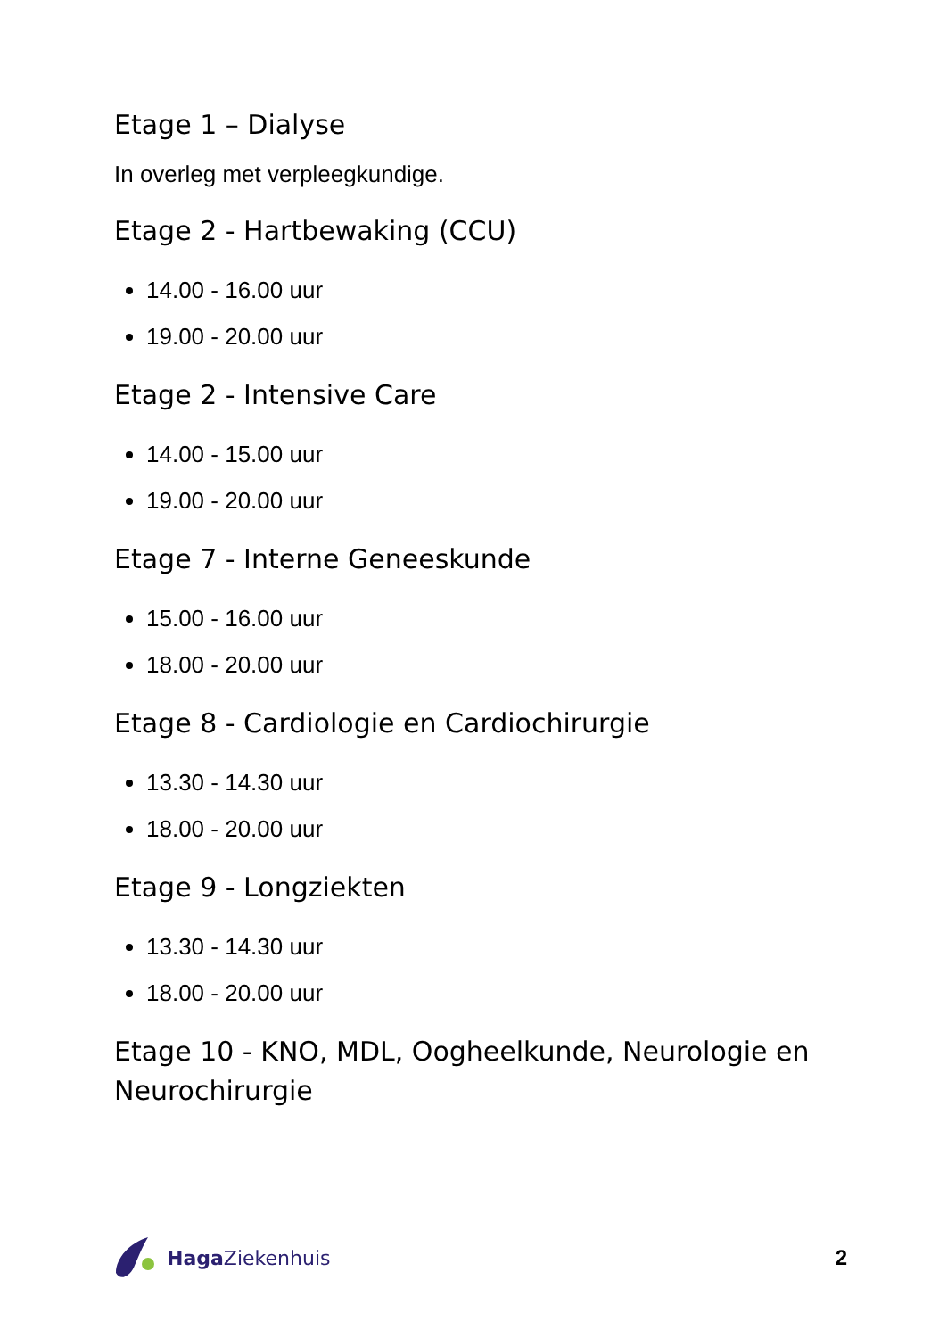Etage 1 – Dialyse
In overleg met verpleegkundige.
Etage 2 - Hartbewaking (CCU)
14.00 - 16.00 uur
19.00 - 20.00 uur
Etage 2 - Intensive Care
14.00 - 15.00 uur
19.00 - 20.00 uur
Etage 7 - Interne Geneeskunde
15.00 - 16.00 uur
18.00 - 20.00 uur
Etage 8 - Cardiologie en Cardiochirurgie
13.30 - 14.30 uur
18.00 - 20.00 uur
Etage 9 - Longziekten
13.30 - 14.30 uur
18.00 - 20.00 uur
Etage 10 - KNO, MDL, Oogheelkunde, Neurologie en Neurochirurgie
Haga Ziekenhuis 2